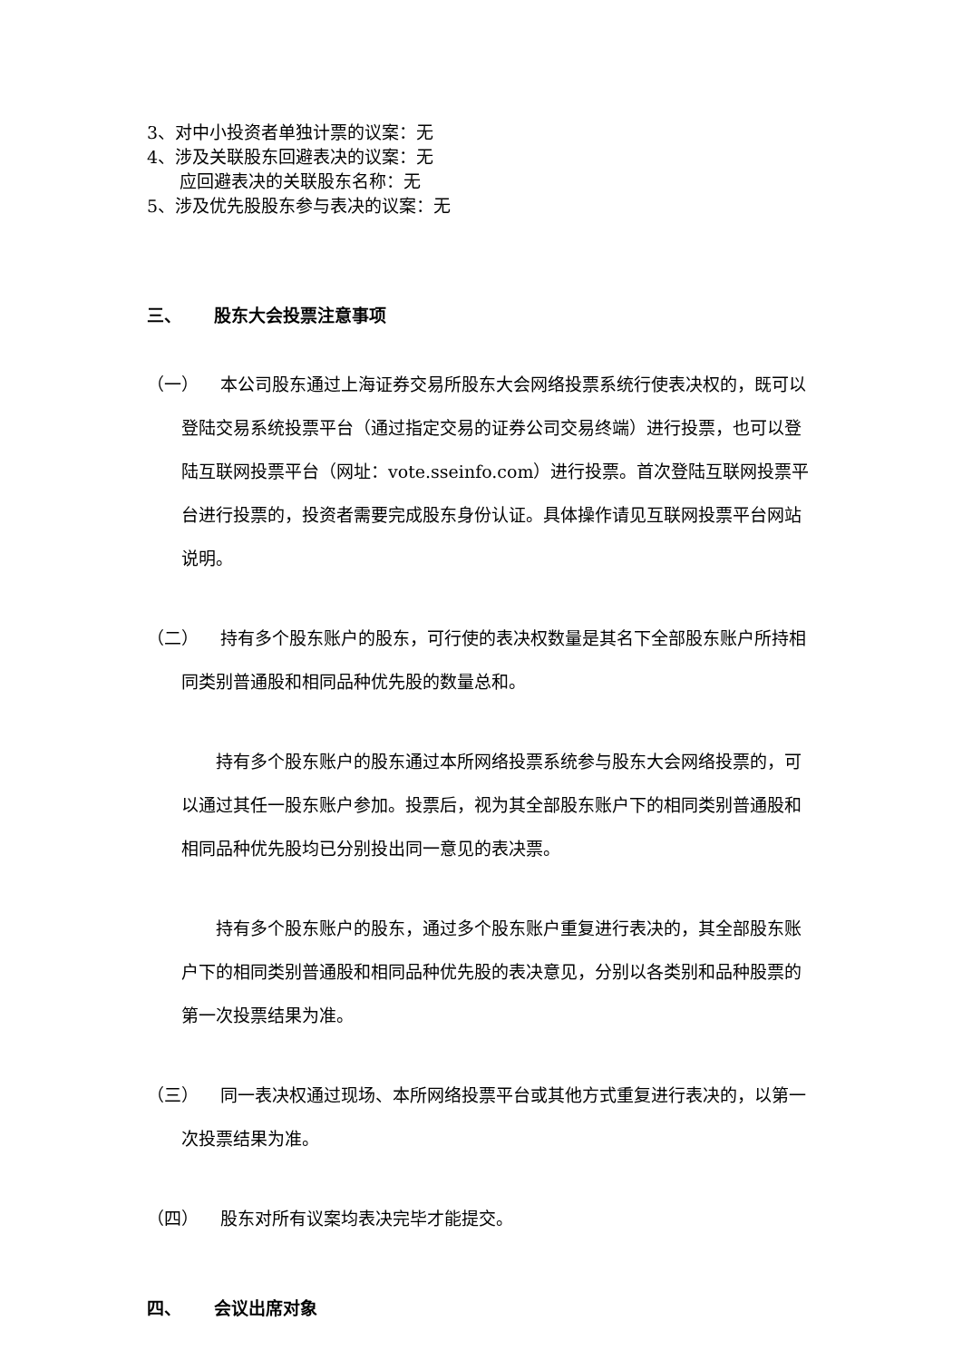3、对中小投资者单独计票的议案：无
4、涉及关联股东回避表决的议案：无
应回避表决的关联股东名称：无
5、涉及优先股股东参与表决的议案：无
三、 股东大会投票注意事项
（一） 本公司股东通过上海证券交易所股东大会网络投票系统行使表决权的，既可以登陆交易系统投票平台（通过指定交易的证券公司交易终端）进行投票，也可以登陆互联网投票平台（网址：vote.sseinfo.com）进行投票。首次登陆互联网投票平台进行投票的，投资者需要完成股东身份认证。具体操作请见互联网投票平台网站说明。
（二） 持有多个股东账户的股东，可行使的表决权数量是其名下全部股东账户所持相同类别普通股和相同品种优先股的数量总和。
持有多个股东账户的股东通过本所网络投票系统参与股东大会网络投票的，可以通过其任一股东账户参加。投票后，视为其全部股东账户下的相同类别普通股和相同品种优先股均已分别投出同一意见的表决票。
持有多个股东账户的股东，通过多个股东账户重复进行表决的，其全部股东账户下的相同类别普通股和相同品种优先股的表决意见，分别以各类别和品种股票的第一次投票结果为准。
（三） 同一表决权通过现场、本所网络投票平台或其他方式重复进行表决的，以第一次投票结果为准。
（四） 股东对所有议案均表决完毕才能提交。
四、 会议出席对象